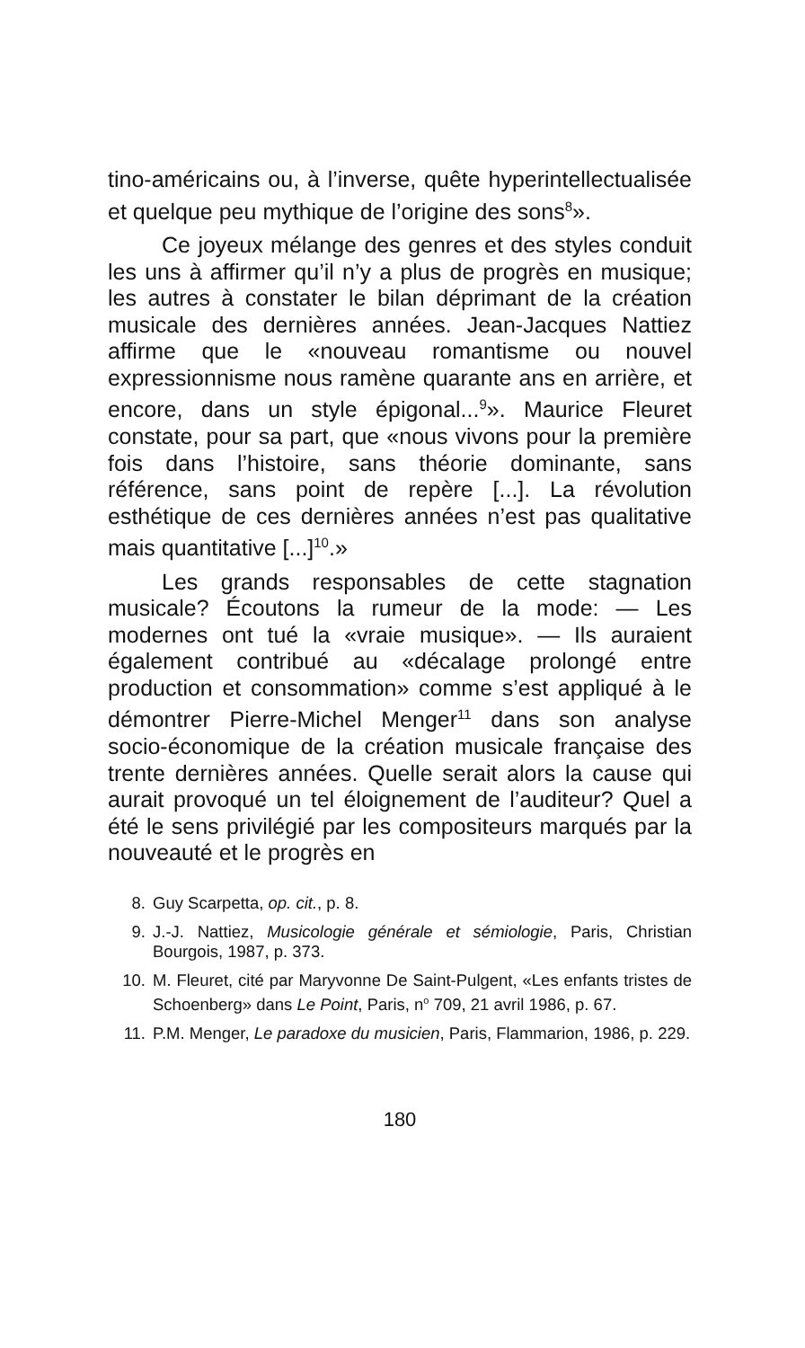tino-américains ou, à l’inverse, quête hyperintellectualisée et quelque peu mythique de l’origine des sons<sup>8</sup>».
Ce joyeux mélange des genres et des styles conduit les uns à affirmer qu’il n’y a plus de progrès en musique; les autres à constater le bilan déprimant de la création musicale des dernières années. Jean-Jacques Nattiez affirme que le «nouveau romantisme ou nouvel expressionnisme nous ramène quarante ans en arrière, et encore, dans un style épigonal...<sup>9</sup>». Maurice Fleuret constate, pour sa part, que «nous vivons pour la première fois dans l’histoire, sans théorie dominante, sans référence, sans point de repère [...]. La révolution esthétique de ces dernières années n’est pas qualitative mais quantitative [...]<sup>10</sup>.»
Les grands responsables de cette stagnation musicale? Écoutons la rumeur de la mode: — Les modernes ont tué la «vraie musique». — Ils auraient également contribué au «décalage prolongé entre production et consommation» comme s’est appliqué à le démontrer Pierre-Michel Menger<sup>11</sup> dans son analyse socio-économique de la création musicale française des trente dernières années. Quelle serait alors la cause qui aurait provoqué un tel éloignement de l’auditeur? Quel a été le sens privilégié par les compositeurs marqués par la nouveauté et le progrès en
8. Guy Scarpetta, op. cit., p. 8.
9. J.-J. Nattiez, Musicologie générale et sémiologie, Paris, Christian Bourgois, 1987, p. 373.
10. M. Fleuret, cité par Maryvonne De Saint-Pulgent, «Les enfants tristes de Schoenberg» dans Le Point, Paris, n<sup>o</sup> 709, 21 avril 1986, p. 67.
11. P.M. Menger, Le paradoxe du musicien, Paris, Flammarion, 1986, p. 229.
180